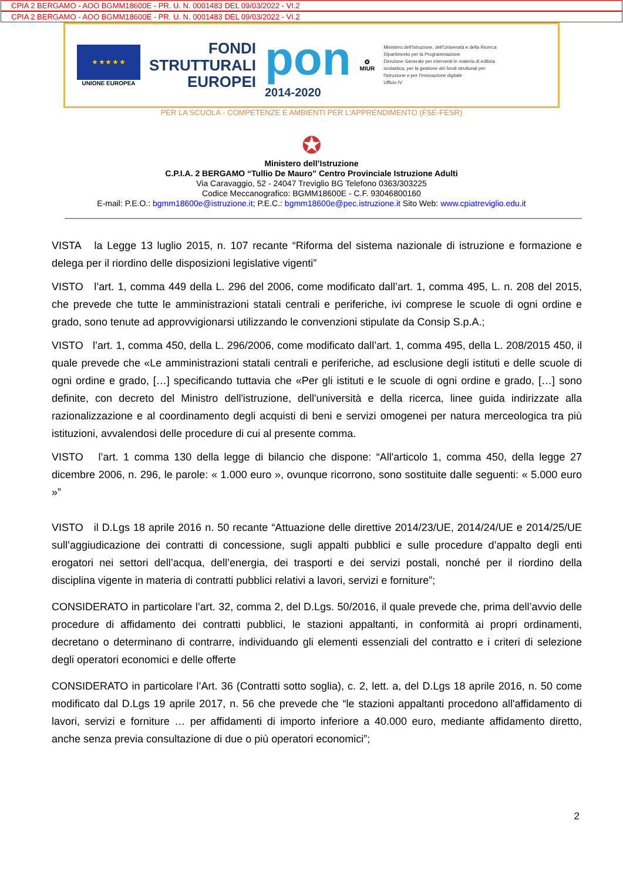CPIA 2 BERGAMO - AOO BGMM18600E - PR. U. N. 0001483 DEL 09/03/2022 - VI.2
CPIA 2 BERGAMO - AOO BGMM18600E - PR. U. N. 0001483 DEL 09/03/2022 - VI.2
★ ★ ★ ★ ★
UNIONE EUROPEA
FONDI
STRUTTURALI
EUROPEI
pon
2014-2020
✪
MIUR
Ministero dell'Istruzione, dell'Università e della Ricerca
Dipartimento per la Programmazione
Direzione Generale per interventi in materia di edilizia
scolastica, per la gestione dei fondi strutturali per
l'istruzione e per l'innovazione digitale
Ufficio IV
PER LA SCUOLA - COMPETENZE E AMBIENTI PER L'APPRENDIMENTO (FSE-FESR)
✪
Ministero dell’Istruzione
C.P.I.A. 2 BERGAMO “Tullio De Mauro” Centro Provinciale Istruzione Adulti
Via Caravaggio, 52 - 24047 Treviglio BG Telefono 0363/303225
Codice Meccanografico: BGMM18600E - C.F. 93046800160
E-mail: P.E.O.: bgmm18600e@istruzione.it; P.E.C.: bgmm18600e@pec.istruzione.it Sito Web: www.cpiatreviglio.edu.it
VISTA la Legge 13 luglio 2015, n. 107 recante “Riforma del sistema nazionale di istruzione e formazione e delega per il riordino delle disposizioni legislative vigenti”
VISTO l’art. 1, comma 449 della L. 296 del 2006, come modificato dall’art. 1, comma 495, L. n. 208 del 2015, che prevede che tutte le amministrazioni statali centrali e periferiche, ivi comprese le scuole di ogni ordine e grado, sono tenute ad approvvigionarsi utilizzando le convenzioni stipulate da Consip S.p.A.;
VISTO l’art. 1, comma 450, della L. 296/2006, come modificato dall’art. 1, comma 495, della L. 208/2015 450, il quale prevede che «Le amministrazioni statali centrali e periferiche, ad esclusione degli istituti e delle scuole di ogni ordine e grado, […] specificando tuttavia che «Per gli istituti e le scuole di ogni ordine e grado, […] sono definite, con decreto del Ministro dell'istruzione, dell'università e della ricerca, linee guida indirizzate alla razionalizzazione e al coordinamento degli acquisti di beni e servizi omogenei per natura merceologica tra più istituzioni, avvalendosi delle procedure di cui al presente comma.
VISTO l’art. 1 comma 130 della legge di bilancio che dispone: “All'articolo 1, comma 450, della legge 27 dicembre 2006, n. 296, le parole: « 1.000 euro », ovunque ricorrono, sono sostituite dalle seguenti: « 5.000 euro »”
VISTO il D.Lgs 18 aprile 2016 n. 50 recante “Attuazione delle direttive 2014/23/UE, 2014/24/UE e 2014/25/UE sull’aggiudicazione dei contratti di concessione, sugli appalti pubblici e sulle procedure d’appalto degli enti erogatori nei settori dell’acqua, dell’energia, dei trasporti e dei servizi postali, nonché per il riordino della disciplina vigente in materia di contratti pubblici relativi a lavori, servizi e forniture”;
CONSIDERATO in particolare l’art. 32, comma 2, del D.Lgs. 50/2016, il quale prevede che, prima dell’avvio delle procedure di affidamento dei contratti pubblici, le stazioni appaltanti, in conformità ai propri ordinamenti, decretano o determinano di contrarre, individuando gli elementi essenziali del contratto e i criteri di selezione degli operatori economici e delle offerte
CONSIDERATO in particolare l’Art. 36 (Contratti sotto soglia), c. 2, lett. a, del D.Lgs 18 aprile 2016, n. 50 come modificato dal D.Lgs 19 aprile 2017, n. 56 che prevede che “le stazioni appaltanti procedono all'affidamento di lavori, servizi e forniture … per affidamenti di importo inferiore a 40.000 euro, mediante affidamento diretto, anche senza previa consultazione di due o più operatori economici”;
2